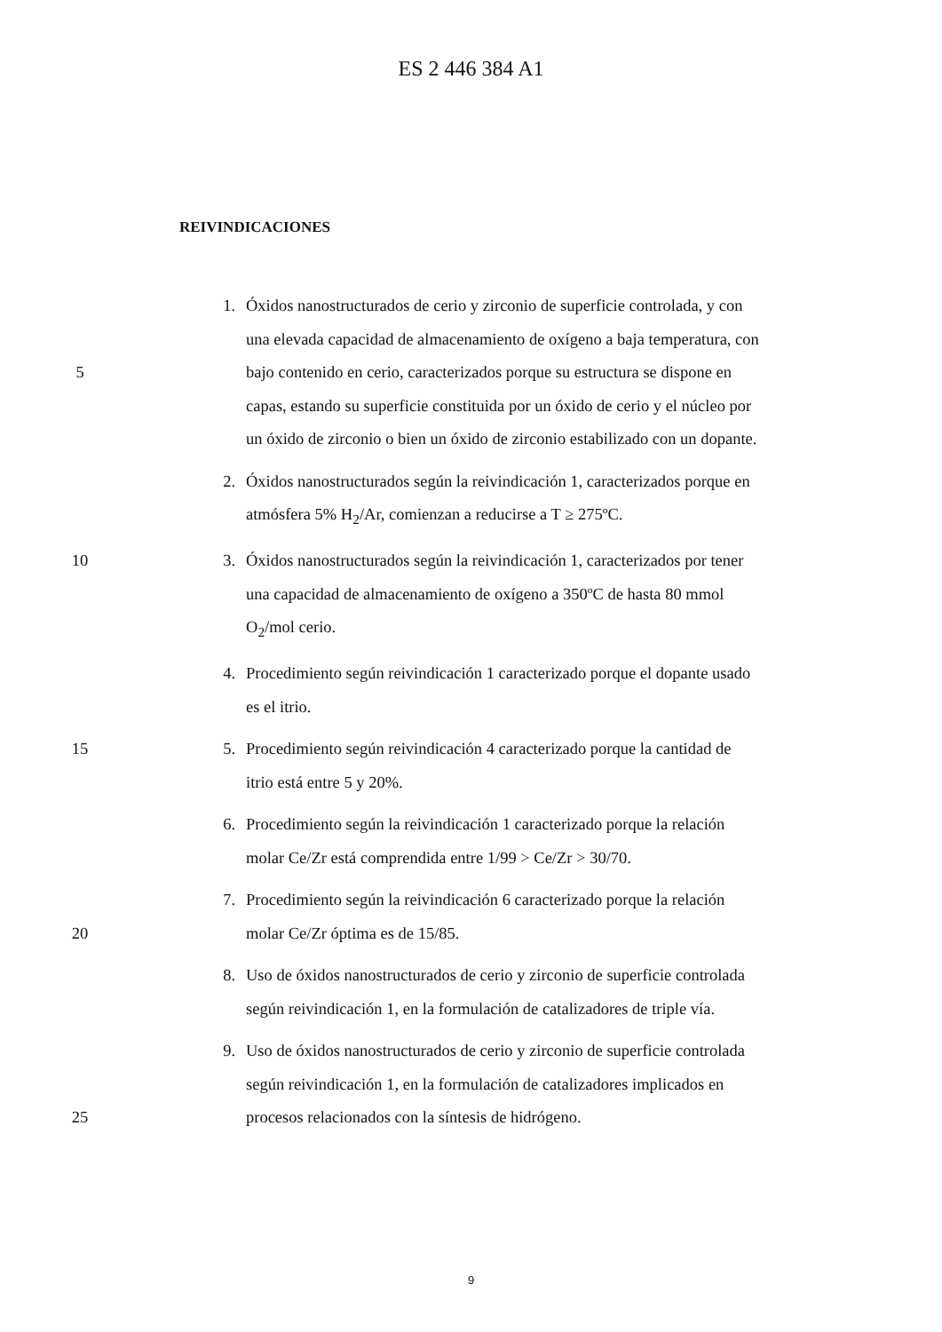ES 2 446 384 A1
REIVINDICACIONES
1. Óxidos nanostructurados de cerio y zirconio de superficie controlada, y con
una elevada capacidad de almacenamiento de oxígeno a baja temperatura, con
5 bajo contenido en cerio, caracterizados porque su estructura se dispone en
capas, estando su superficie constituida por un óxido de cerio y el núcleo por
un óxido de zirconio o bien un óxido de zirconio estabilizado con un dopante.
2. Óxidos nanostructurados según la reivindicación 1, caracterizados porque en
atmósfera 5% H<sub>2</sub>/Ar, comienzan a reducirse a T ≥ 275ºC.
10 3. Óxidos nanostructurados según la reivindicación 1, caracterizados por tener
una capacidad de almacenamiento de oxígeno a 350ºC de hasta 80 mmol
O<sub>2</sub>/mol cerio.
4. Procedimiento según reivindicación 1 caracterizado porque el dopante usado
es el itrio.
15 5. Procedimiento según reivindicación 4 caracterizado porque la cantidad de
itrio está entre 5 y 20%.
6. Procedimiento según la reivindicación 1 caracterizado porque la relación
molar Ce/Zr está comprendida entre 1/99 > Ce/Zr > 30/70.
7. Procedimiento según la reivindicación 6 caracterizado porque la relación
20 molar Ce/Zr óptima es de 15/85.
8. Uso de óxidos nanostructurados de cerio y zirconio de superficie controlada
según reivindicación 1, en la formulación de catalizadores de triple vía.
9. Uso de óxidos nanostructurados de cerio y zirconio de superficie controlada
según reivindicación 1, en la formulación de catalizadores implicados en
25 procesos relacionados con la síntesis de hidrógeno.
9